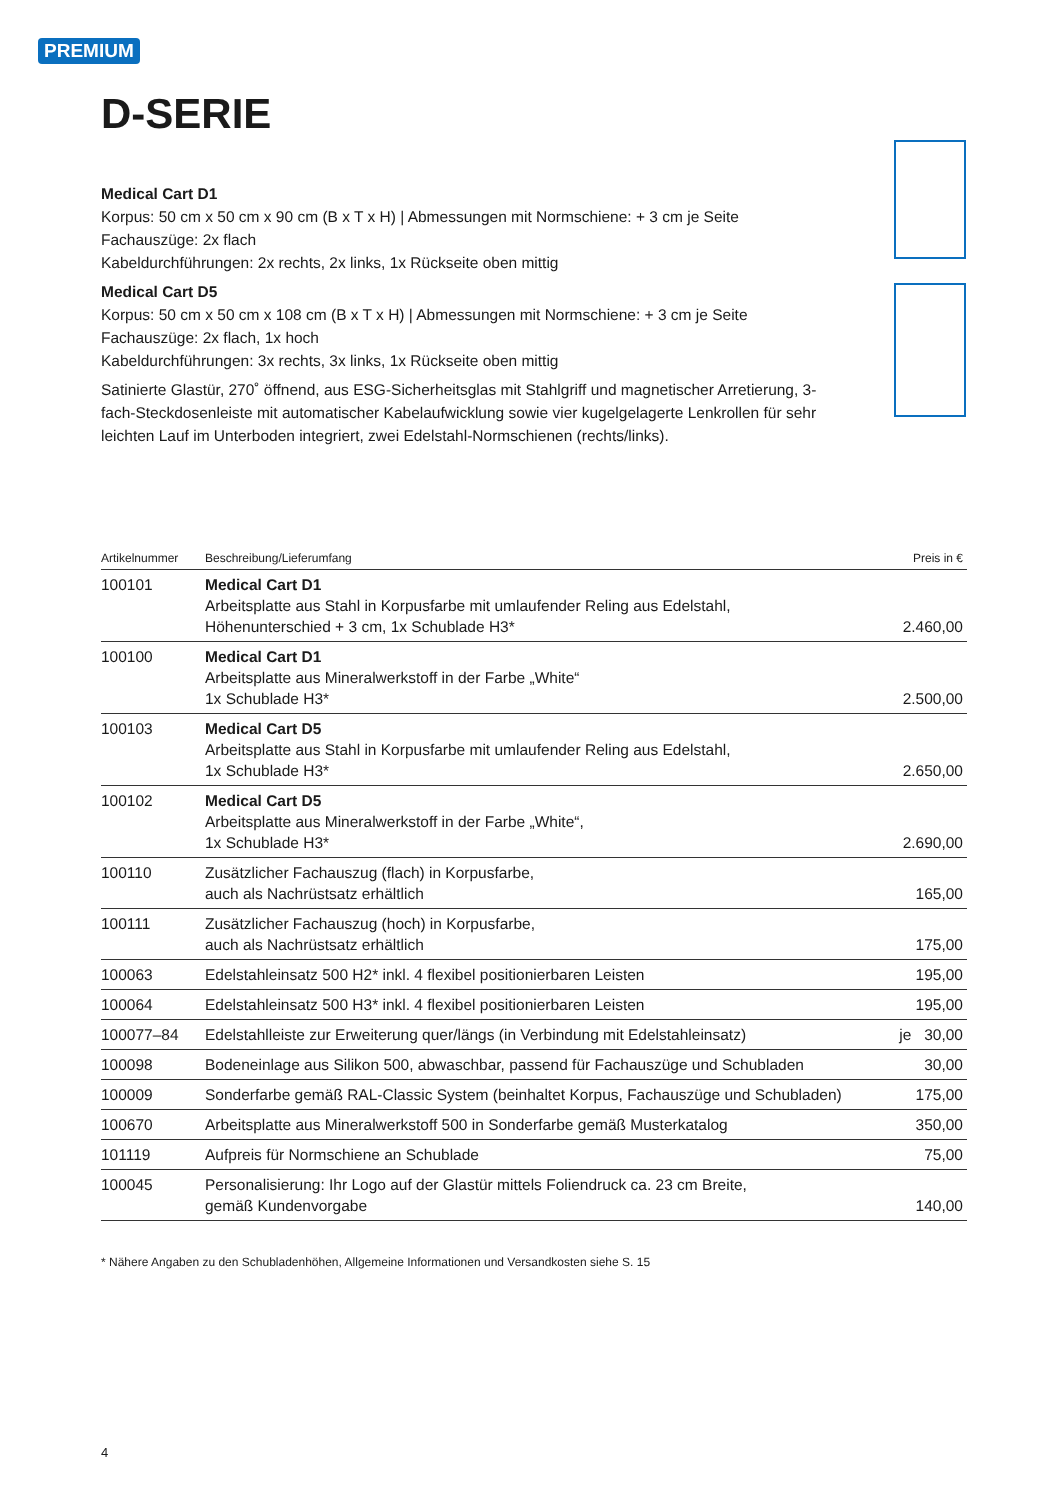PREMIUM
D-SERIE
Medical Cart D1
Korpus: 50 cm x 50 cm x 90 cm (B x T x H) | Abmessungen mit Normschiene: + 3 cm je Seite
Fachauszüge: 2x flach
Kabeldurchführungen: 2x rechts, 2x links, 1x Rückseite oben mittig
Medical Cart D5
Korpus: 50 cm x 50 cm x 108 cm (B x T x H) | Abmessungen mit Normschiene: + 3 cm je Seite
Fachauszüge: 2x flach, 1x hoch
Kabeldurchführungen: 3x rechts, 3x links, 1x Rückseite oben mittig
Satinierte Glastür, 270˚ öffnend, aus ESG-Sicherheitsglas mit Stahlgriff und magnetischer Arretierung, 3-fach-Steckdosenleiste mit automatischer Kabelaufwicklung sowie vier kugelgelagerte Lenkrollen für sehr leichten Lauf im Unterboden integriert, zwei Edelstahl-Normschienen (rechts/links).
| Artikelnummer | Beschreibung/Lieferumfang | Preis in € |
| --- | --- | --- |
| 100101 | Medical Cart D1 Arbeitsplatte aus Stahl in Korpusfarbe mit umlaufender Reling aus Edelstahl, Höhenunterschied + 3 cm, 1x Schublade H3* | 2.460,00 |
| 100100 | Medical Cart D1 Arbeitsplatte aus Mineralwerkstoff in der Farbe „White“ 1x Schublade H3* | 2.500,00 |
| 100103 | Medical Cart D5 Arbeitsplatte aus Stahl in Korpusfarbe mit umlaufender Reling aus Edelstahl, 1x Schublade H3* | 2.650,00 |
| 100102 | Medical Cart D5 Arbeitsplatte aus Mineralwerkstoff in der Farbe „White“, 1x Schublade H3* | 2.690,00 |
| 100110 | Zusätzlicher Fachauszug (flach) in Korpusfarbe, auch als Nachrüstsatz erhältlich | 165,00 |
| 100111 | Zusätzlicher Fachauszug (hoch) in Korpusfarbe, auch als Nachrüstsatz erhältlich | 175,00 |
| 100063 | Edelstahleinsatz 500 H2* inkl. 4 flexibel positionierbaren Leisten | 195,00 |
| 100064 | Edelstahleinsatz 500 H3* inkl. 4 flexibel positionierbaren Leisten | 195,00 |
| 100077–84 | Edelstahlleiste zur Erweiterung quer/längs (in Verbindung mit Edelstahleinsatz) | je 30,00 |
| 100098 | Bodeneinlage aus Silikon 500, abwaschbar, passend für Fachauszüge und Schubladen | 30,00 |
| 100009 | Sonderfarbe gemäß RAL-Classic System (beinhaltet Korpus, Fachauszüge und Schubladen) | 175,00 |
| 100670 | Arbeitsplatte aus Mineralwerkstoff 500 in Sonderfarbe gemäß Musterkatalog | 350,00 |
| 101119 | Aufpreis für Normschiene an Schublade | 75,00 |
| 100045 | Personalisierung: Ihr Logo auf der Glastür mittels Foliendruck ca. 23 cm Breite, gemäß Kundenvorgabe | 140,00 |
* Nähere Angaben zu den Schubladenhöhen, Allgemeine Informationen und Versandkosten siehe S. 15
4